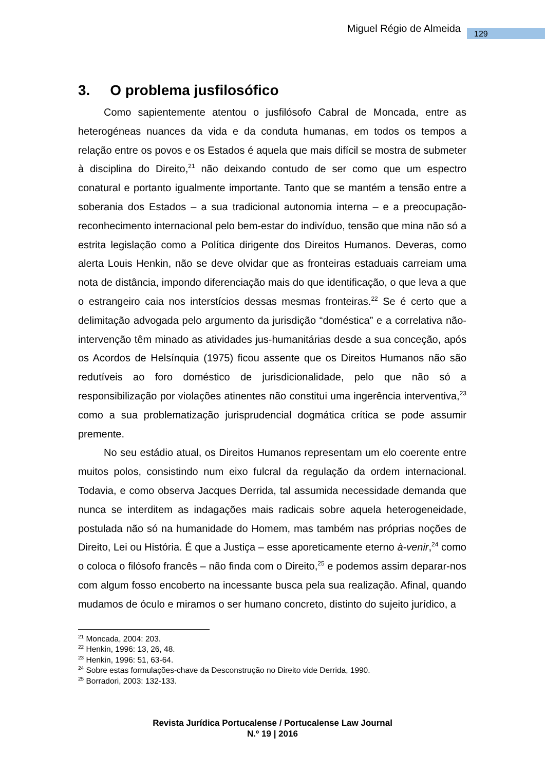Miguel Régio de Almeida 129
3. O problema jusfilosófico
Como sapientemente atentou o jusfilósofo Cabral de Moncada, entre as heterogéneas nuances da vida e da conduta humanas, em todos os tempos a relação entre os povos e os Estados é aquela que mais difícil se mostra de submeter à disciplina do Direito,<sup>21</sup> não deixando contudo de ser como que um espectro conatural e portanto igualmente importante. Tanto que se mantém a tensão entre a soberania dos Estados – a sua tradicional autonomia interna – e a preocupação-reconhecimento internacional pelo bem-estar do indivíduo, tensão que mina não só a estrita legislação como a Política dirigente dos Direitos Humanos. Deveras, como alerta Louis Henkin, não se deve olvidar que as fronteiras estaduais carreiam uma nota de distância, impondo diferenciação mais do que identificação, o que leva a que o estrangeiro caia nos interstícios dessas mesmas fronteiras.<sup>22</sup> Se é certo que a delimitação advogada pelo argumento da jurisdição “doméstica” e a correlativa não-intervenção têm minado as atividades jus-humanitárias desde a sua conceção, após os Acordos de Helsínquia (1975) ficou assente que os Direitos Humanos não são redutíveis ao foro doméstico de jurisdicionalidade, pelo que não só a responsibilização por violações atinentes não constitui uma ingerência interventiva,<sup>23</sup> como a sua problematização jurisprudencial dogmática crítica se pode assumir premente.
No seu estádio atual, os Direitos Humanos representam um elo coerente entre muitos polos, consistindo num eixo fulcral da regulação da ordem internacional. Todavia, e como observa Jacques Derrida, tal assumida necessidade demanda que nunca se interditem as indagações mais radicais sobre aquela heterogeneidade, postulada não só na humanidade do Homem, mas também nas próprias noções de Direito, Lei ou História. É que a Justiça – esse aporeticamente eterno à-venir,<sup>24</sup> como o coloca o filósofo francês – não finda com o Direito,<sup>25</sup> e podemos assim deparar-nos com algum fosso encoberto na incessante busca pela sua realização. Afinal, quando mudamos de óculo e miramos o ser humano concreto, distinto do sujeito jurídico, a
<sup>21</sup> Moncada, 2004: 203.
<sup>22</sup> Henkin, 1996: 13, 26, 48.
<sup>23</sup> Henkin, 1996: 51, 63-64.
<sup>24</sup> Sobre estas formulações-chave da Desconstrução no Direito vide Derrida, 1990.
<sup>25</sup> Borradori, 2003: 132-133.
Revista Jurídica Portucalense / Portucalense Law Journal
N.º 19 | 2016